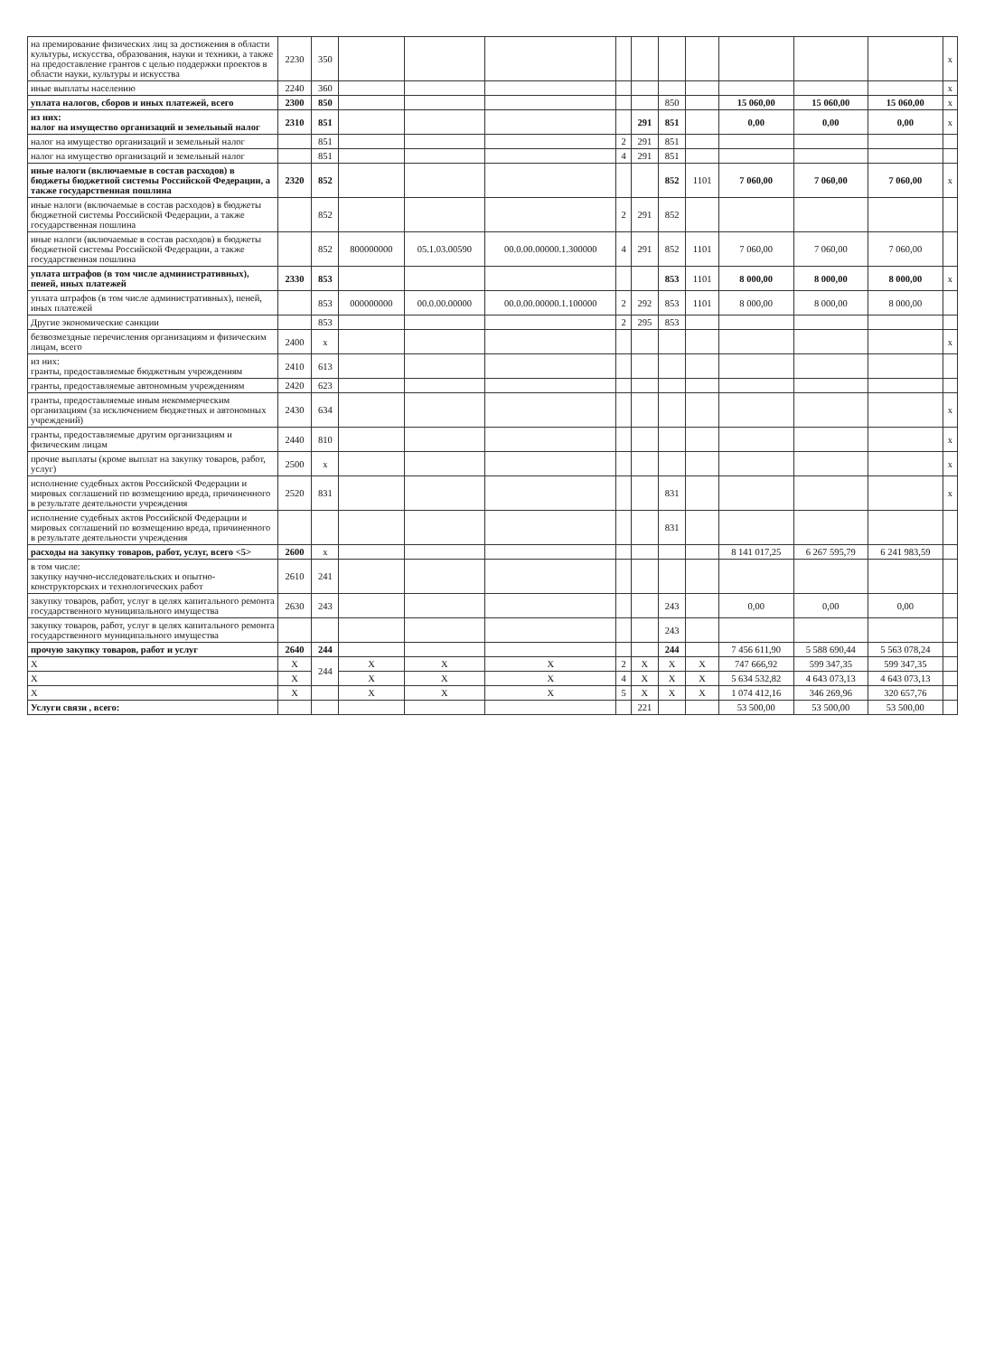| на премирование физических лиц за достижения в области культуры, искусства, образования, науки и техники, а также на предоставление грантов с целью поддержки проектов в области науки, культуры и искусства | 2230 | 350 | | | | | | | | | | | x |
| иные выплаты населению | 2240 | 360 | | | | | | | | | | | x |
| уплата налогов, сборов и иных платежей, всего | 2300 | 850 | | | | | | 850 | | 15 060,00 | 15 060,00 | 15 060,00 | x |
| из них: налог на имущество организаций и земельный налог | 2310 | 851 | | | | | 291 | 851 | | 0,00 | 0,00 | 0,00 | x |
| налог на имущество организаций и земельный налог | | 851 | | | | 2 | 291 | 851 | | | | | |
| налог на имущество организаций и земельный налог | | 851 | | | | 4 | 291 | 851 | | | | | |
| иные налоги (включаемые в состав расходов) в бюджеты бюджетной системы Российской Федерации, а также государственная пошлина | 2320 | 852 | | | | | | 852 | 1101 | 7 060,00 | 7 060,00 | 7 060,00 | x |
| иные налоги (включаемые в состав расходов) в бюджеты бюджетной системы Российской Федерации, а также государственная пошлина | | 852 | | | | 2 | 291 | 852 | | | | | |
| иные налоги (включаемые в состав расходов) в бюджеты бюджетной системы Российской Федерации, а также государственная пошлина | | 852 | 800000000 | 05.1.03.00590 | 00.0.00.00000.1.300000 | 4 | 291 | 852 | 1101 | 7 060,00 | 7 060,00 | 7 060,00 | |
| уплата штрафов (в том числе административных), пеней, иных платежей | 2330 | 853 | | | | | | 853 | 1101 | 8 000,00 | 8 000,00 | 8 000,00 | x |
| уплата штрафов (в том числе административных), пеней, иных платежей | | 853 | 000000000 | 00.0.00.00000 | 00.0.00.00000.1.100000 | 2 | 292 | 853 | 1101 | 8 000,00 | 8 000,00 | 8 000,00 | |
| Другие экономические санкции | | 853 | | | | 2 | 295 | 853 | | | | | |
| безвозмездные перечисления организациям и физическим лицам, всего | 2400 | x | | | | | | | | | | | x |
| из них: гранты, предоставляемые бюджетным учреждениям | 2410 | 613 | | | | | | | | | | | |
| гранты, предоставляемые автономным учреждениям | 2420 | 623 | | | | | | | | | | | |
| гранты, предоставляемые иным некоммерческим организациям (за исключением бюджетных и автономных учреждений) | 2430 | 634 | | | | | | | | | | | x |
| гранты, предоставляемые другим организациям и физическим лицам | 2440 | 810 | | | | | | | | | | | x |
| прочие выплаты (кроме выплат на закупку товаров, работ, услуг) | 2500 | x | | | | | | | | | | | x |
| исполнение судебных актов Российской Федерации и мировых соглашений по возмещению вреда, причиненного в результате деятельности учреждения | 2520 | 831 | | | | | | 831 | | | | | x |
| исполнение судебных актов Российской Федерации и мировых соглашений по возмещению вреда, причиненного в результате деятельности учреждения | | | | | | | | 831 | | | | | |
| расходы на закупку товаров, работ, услуг, всего <5> | 2600 | x | | | | | | | | 8 141 017,25 | 6 267 595,79 | 6 241 983,59 | |
| в том числе: закупку научно-исследовательских и опытно-конструкторских и технологических работ | 2610 | 241 | | | | | | | | | | | |
| закупку товаров, работ, услуг в целях капитального ремонта государственного муниципального имущества | 2630 | 243 | | | | | | 243 | | 0,00 | 0,00 | 0,00 | |
| закупку товаров, работ, услуг в целях капитального ремонта государственного муниципального имущества | | | | | | | | 243 | | | | | |
| прочую закупку товаров, работ и услуг | 2640 | 244 | | | | | | 244 | | 7 456 611,90 | 5 588 690,44 | 5 563 078,24 | |
| X | X | 244 | X | X | X | 2 | X | X | X | 747 666,92 | 599 347,35 | 599 347,35 | |
| X | X | | X | X | X | 4 | X | X | X | 5 634 532,82 | 4 643 073,13 | 4 643 073,13 | |
| X | X | | X | X | X | 5 | X | X | X | 1 074 412,16 | 346 269,96 | 320 657,76 | |
| Услуги связи , всего: | | | | | | | 221 | | | 53 500,00 | 53 500,00 | 53 500,00 | |